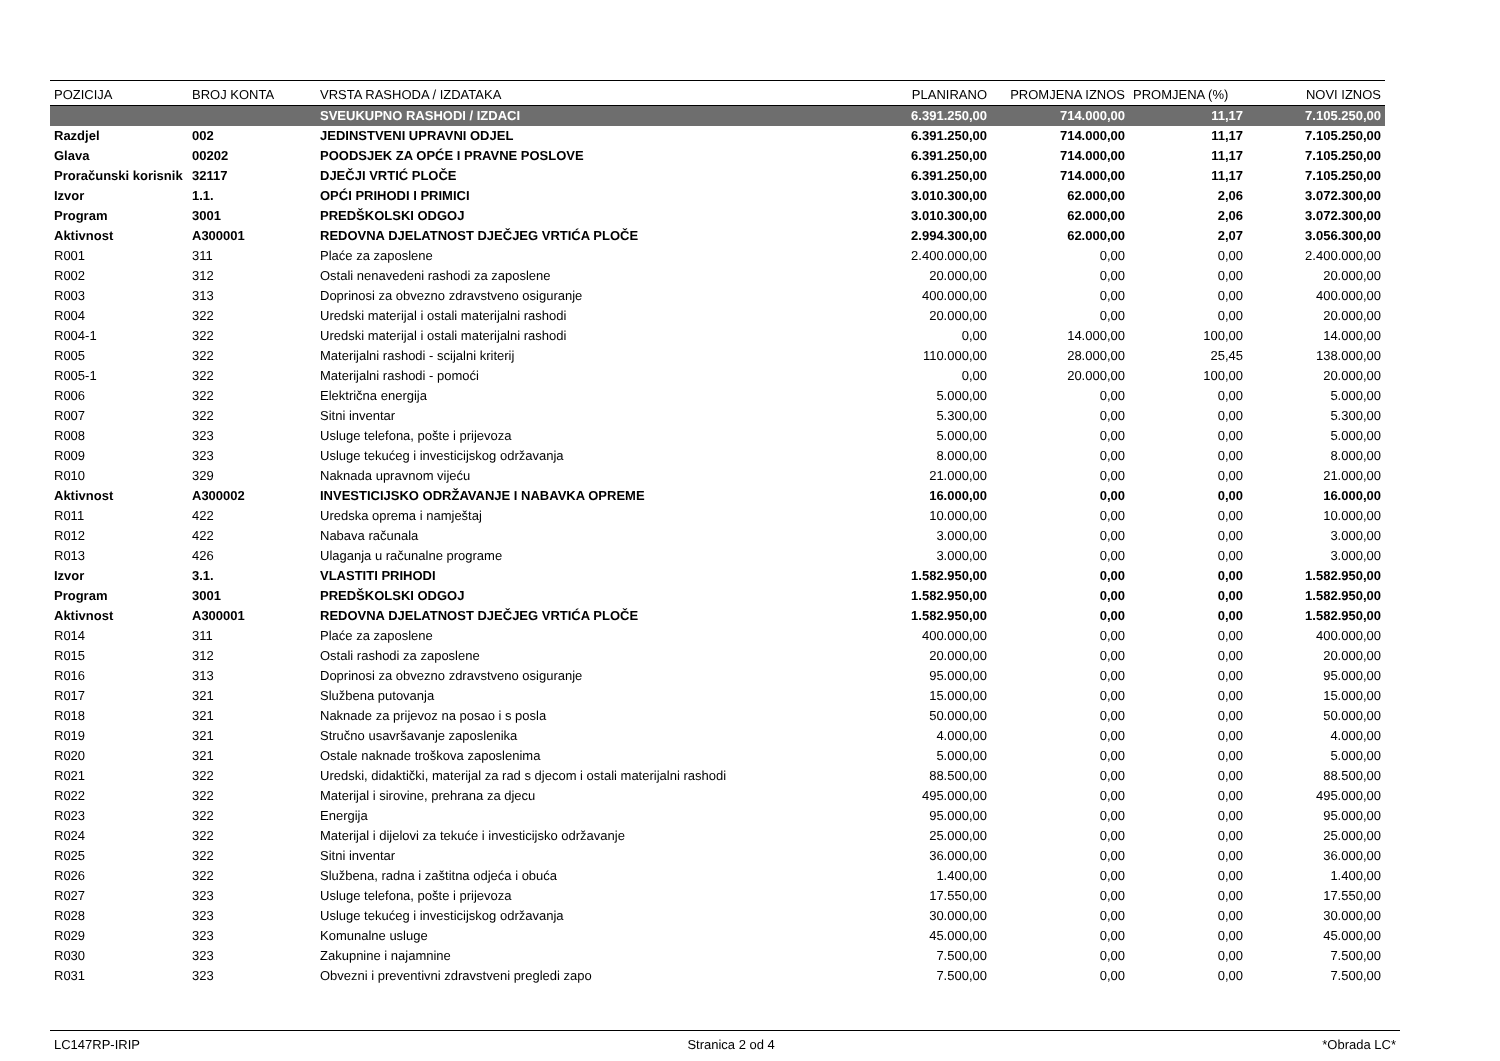| POZICIJA | BROJ KONTA | VRSTA RASHODA / IZDATAKA | PLANIRANO | PROMJENA IZNOS | PROMJENA (%) | NOVI IZNOS |
| --- | --- | --- | --- | --- | --- | --- |
| | | SVEUKUPNO RASHODI / IZDACI | 6.391.250,00 | 714.000,00 | 11,17 | 7.105.250,00 |
| Razdjel | 002 | JEDINSTVENI UPRAVNI ODJEL | 6.391.250,00 | 714.000,00 | 11,17 | 7.105.250,00 |
| Glava | 00202 | POODSJEK ZA OPĆE I PRAVNE POSLOVE | 6.391.250,00 | 714.000,00 | 11,17 | 7.105.250,00 |
| Proračunski korisnik | 32117 | DJEČJI VRTIĆ PLOČE | 6.391.250,00 | 714.000,00 | 11,17 | 7.105.250,00 |
| Izvor | 1.1. | OPĆI PRIHODI I PRIMICI | 3.010.300,00 | 62.000,00 | 2,06 | 3.072.300,00 |
| Program | 3001 | PREDŠKOLSKI ODGOJ | 3.010.300,00 | 62.000,00 | 2,06 | 3.072.300,00 |
| Aktivnost | A300001 | REDOVNA DJELATNOST DJEČJEG VRTIĆA PLOČE | 2.994.300,00 | 62.000,00 | 2,07 | 3.056.300,00 |
| R001 | 311 | Plaće za zaposlene | 2.400.000,00 | 0,00 | 0,00 | 2.400.000,00 |
| R002 | 312 | Ostali nenavedeni rashodi za zaposlene | 20.000,00 | 0,00 | 0,00 | 20.000,00 |
| R003 | 313 | Doprinosi za obvezno zdravstveno osiguranje | 400.000,00 | 0,00 | 0,00 | 400.000,00 |
| R004 | 322 | Uredski materijal i ostali materijalni rashodi | 20.000,00 | 0,00 | 0,00 | 20.000,00 |
| R004-1 | 322 | Uredski materijal i ostali materijalni rashodi | 0,00 | 14.000,00 | 100,00 | 14.000,00 |
| R005 | 322 | Materijalni rashodi - scijalni kriterij | 110.000,00 | 28.000,00 | 25,45 | 138.000,00 |
| R005-1 | 322 | Materijalni rashodi - pomoći | 0,00 | 20.000,00 | 100,00 | 20.000,00 |
| R006 | 322 | Električna energija | 5.000,00 | 0,00 | 0,00 | 5.000,00 |
| R007 | 322 | Sitni inventar | 5.300,00 | 0,00 | 0,00 | 5.300,00 |
| R008 | 323 | Usluge telefona, pošte i prijevoza | 5.000,00 | 0,00 | 0,00 | 5.000,00 |
| R009 | 323 | Usluge tekućeg i investicijskog održavanja | 8.000,00 | 0,00 | 0,00 | 8.000,00 |
| R010 | 329 | Naknada upravnom vijeću | 21.000,00 | 0,00 | 0,00 | 21.000,00 |
| Aktivnost | A300002 | INVESTICIJSKO ODRŽAVANJE I NABAVKA OPREME | 16.000,00 | 0,00 | 0,00 | 16.000,00 |
| R011 | 422 | Uredska oprema i namještaj | 10.000,00 | 0,00 | 0,00 | 10.000,00 |
| R012 | 422 | Nabava računala | 3.000,00 | 0,00 | 0,00 | 3.000,00 |
| R013 | 426 | Ulaganja u računalne programe | 3.000,00 | 0,00 | 0,00 | 3.000,00 |
| Izvor | 3.1. | VLASTITI PRIHODI | 1.582.950,00 | 0,00 | 0,00 | 1.582.950,00 |
| Program | 3001 | PREDŠKOLSKI ODGOJ | 1.582.950,00 | 0,00 | 0,00 | 1.582.950,00 |
| Aktivnost | A300001 | REDOVNA DJELATNOST DJEČJEG VRTIĆA PLOČE | 1.582.950,00 | 0,00 | 0,00 | 1.582.950,00 |
| R014 | 311 | Plaće za zaposlene | 400.000,00 | 0,00 | 0,00 | 400.000,00 |
| R015 | 312 | Ostali rashodi za zaposlene | 20.000,00 | 0,00 | 0,00 | 20.000,00 |
| R016 | 313 | Doprinosi za obvezno zdravstveno osiguranje | 95.000,00 | 0,00 | 0,00 | 95.000,00 |
| R017 | 321 | Službena putovanja | 15.000,00 | 0,00 | 0,00 | 15.000,00 |
| R018 | 321 | Naknade za prijevoz na posao i s posla | 50.000,00 | 0,00 | 0,00 | 50.000,00 |
| R019 | 321 | Stručno usavršavanje zaposlenika | 4.000,00 | 0,00 | 0,00 | 4.000,00 |
| R020 | 321 | Ostale naknade troškova zaposlenima | 5.000,00 | 0,00 | 0,00 | 5.000,00 |
| R021 | 322 | Uredski, didaktički, materijal za rad s djecom i ostali materijalni rashodi | 88.500,00 | 0,00 | 0,00 | 88.500,00 |
| R022 | 322 | Materijal i sirovine, prehrana za djecu | 495.000,00 | 0,00 | 0,00 | 495.000,00 |
| R023 | 322 | Energija | 95.000,00 | 0,00 | 0,00 | 95.000,00 |
| R024 | 322 | Materijal i dijelovi za tekuće i investicijsko održavanje | 25.000,00 | 0,00 | 0,00 | 25.000,00 |
| R025 | 322 | Sitni inventar | 36.000,00 | 0,00 | 0,00 | 36.000,00 |
| R026 | 322 | Službena, radna i zaštitna odjeća i obuća | 1.400,00 | 0,00 | 0,00 | 1.400,00 |
| R027 | 323 | Usluge telefona, pošte i prijevoza | 17.550,00 | 0,00 | 0,00 | 17.550,00 |
| R028 | 323 | Usluge tekućeg i investicijskog održavanja | 30.000,00 | 0,00 | 0,00 | 30.000,00 |
| R029 | 323 | Komunalne usluge | 45.000,00 | 0,00 | 0,00 | 45.000,00 |
| R030 | 323 | Zakupnine i najamnine | 7.500,00 | 0,00 | 0,00 | 7.500,00 |
| R031 | 323 | Obvezni i preventivni zdravstveni pregledi zapo | 7.500,00 | 0,00 | 0,00 | 7.500,00 |
LC147RP-IRIP Stranica 2 od 4 *Obrada LC*